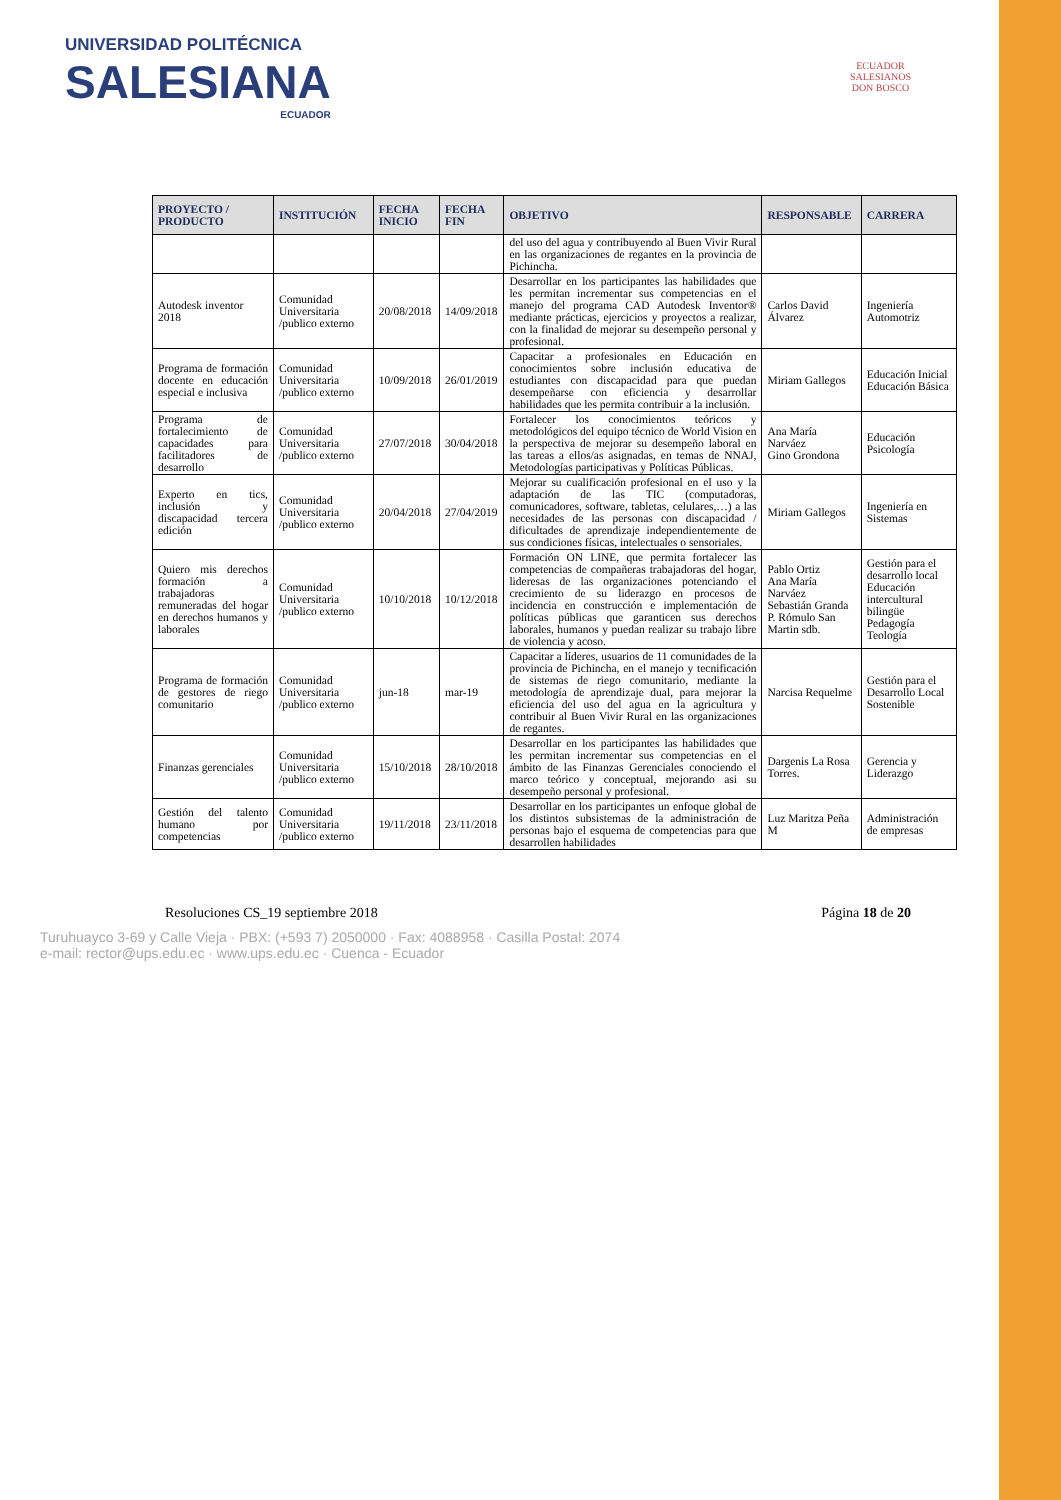UNIVERSIDAD POLITÉCNICA
SALESIANA
ECUADOR
ECUADOR
SALESIANOS
DON BOSCO
| PROYECTO / PRODUCTO | INSTITUCIÓN | FECHA INICIO | FECHA FIN | OBJETIVO | RESPONSABLE | CARRERA |
| --- | --- | --- | --- | --- | --- | --- |
| | | | | del uso del agua y contribuyendo al Buen Vivir Rural en las organizaciones de regantes en la provincia de Pichincha. | | |
| Autodesk inventor 2018 | Comunidad Universitaria /publico externo | 20/08/2018 | 14/09/2018 | Desarrollar en los participantes las habilidades que les permitan incrementar sus competencias en el manejo del programa CAD Autodesk Inventor® mediante prácticas, ejercicios y proyectos a realizar, con la finalidad de mejorar su desempeño personal y profesional. | Carlos David Álvarez | Ingeniería Automotriz |
| Programa de formación docente en educación especial e inclusiva | Comunidad Universitaria /publico externo | 10/09/2018 | 26/01/2019 | Capacitar a profesionales en Educación en conocimientos sobre inclusión educativa de estudiantes con discapacidad para que puedan desempeñarse con eficiencia y desarrollar habilidades que les permita contribuir a la inclusión. | Miriam Gallegos | Educación Inicial Educación Básica |
| Programa de fortalecimiento de capacidades para facilitadores de desarrollo | Comunidad Universitaria /publico externo | 27/07/2018 | 30/04/2018 | Fortalecer los conocimientos teóricos y metodológicos del equipo técnico de World Vision en la perspectiva de mejorar su desempeño laboral en las tareas a ellos/as asignadas, en temas de NNAJ, Metodologías participativas y Políticas Públicas. | Ana María Narváez Gino Grondona | Educación Psicología |
| Experto en tics, inclusión y discapacidad tercera edición | Comunidad Universitaria /publico externo | 20/04/2018 | 27/04/2019 | Mejorar su cualificación profesional en el uso y la adaptación de las TIC (computadoras, comunicadores, software, tabletas, celulares,…) a las necesidades de las personas con discapacidad / dificultades de aprendizaje independientemente de sus condiciones físicas, intelectuales o sensoriales. | Miriam Gallegos | Ingeniería en Sistemas |
| Quiero mis derechos formación a trabajadoras remuneradas del hogar en derechos humanos y laborales | Comunidad Universitaria /publico externo | 10/10/2018 | 10/12/2018 | Formación ON LINE, que permita fortalecer las competencias de compañeras trabajadoras del hogar, lideresas de las organizaciones potenciando el crecimiento de su liderazgo en procesos de incidencia en construcción e implementación de políticas públicas que garanticen sus derechos laborales, humanos y puedan realizar su trabajo libre de violencia y acoso. | Pablo Ortiz Ana María Narváez Sebastián Granda P. Rómulo San Martin sdb. | Gestión para el desarrollo local Educación intercultural bilingüe Pedagogía Teología |
| Programa de formación de gestores de riego comunitario | Comunidad Universitaria /publico externo | jun-18 | mar-19 | Capacitar a líderes, usuarios de 11 comunidades de la provincia de Pichincha, en el manejo y tecnificación de sistemas de riego comunitario, mediante la metodología de aprendizaje dual, para mejorar la eficiencia del uso del agua en la agricultura y contribuir al Buen Vivir Rural en las organizaciones de regantes. | Narcisa Requelme | Gestión para el Desarrollo Local Sostenible |
| Finanzas gerenciales | Comunidad Universitaria /publico externo | 15/10/2018 | 28/10/2018 | Desarrollar en los participantes las habilidades que les permitan incrementar sus competencias en el ámbito de las Finanzas Gerenciales conociendo el marco teórico y conceptual, mejorando asi su desempeño personal y profesional. | Dargenis La Rosa Torres. | Gerencia y Liderazgo |
| Gestión del talento humano por competencias | Comunidad Universitaria /publico externo | 19/11/2018 | 23/11/2018 | Desarrollar en los participantes un enfoque global de los distintos subsistemas de la administración de personas bajo el esquema de competencias para que desarrollen habilidades | Luz Maritza Peña M | Administración de empresas |
Resoluciones CS_19 septiembre 2018 Página 18 de 20
Turuhuayco 3-69 y Calle Vieja · PBX: (+593 7) 2050000 · Fax: 4088958 · Casilla Postal: 2074
e-mail: rector@ups.edu.ec · www.ups.edu.ec · Cuenca - Ecuador